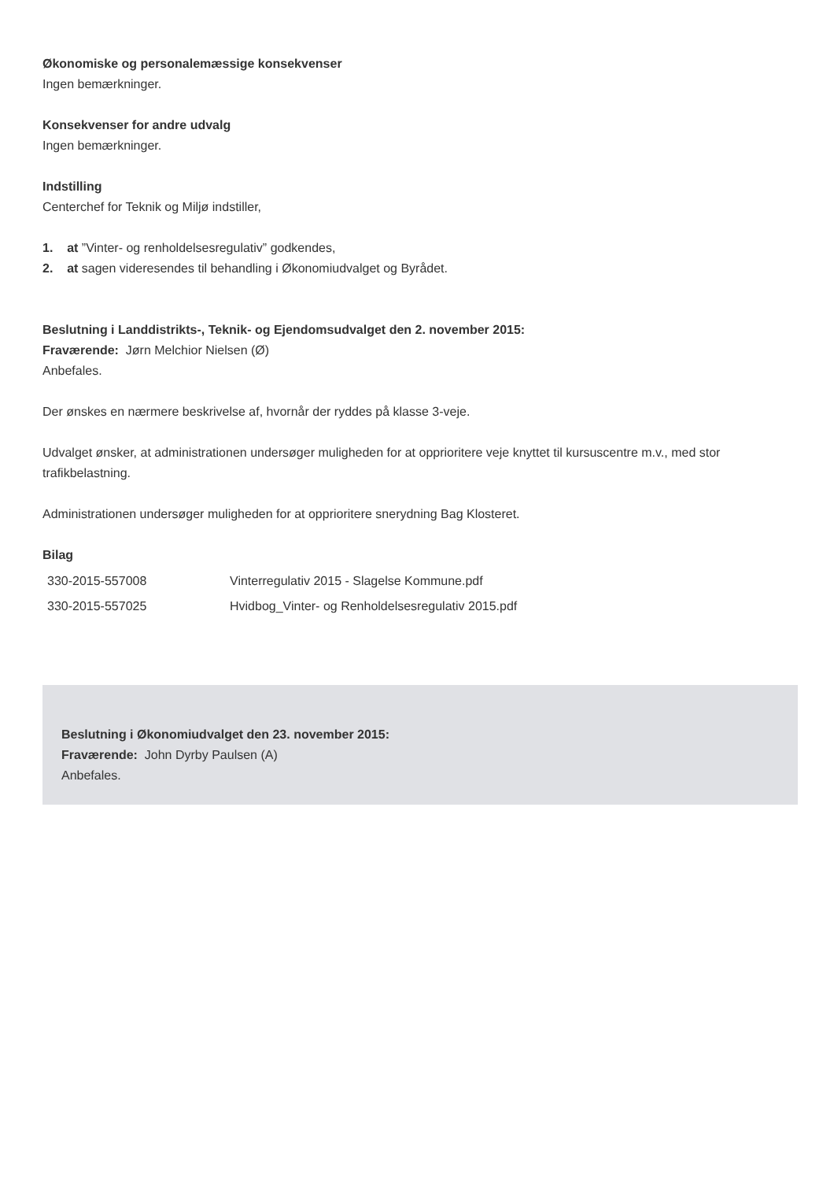Økonomiske og personalemæssige konsekvenser
Ingen bemærkninger.
Konsekvenser for andre udvalg
Ingen bemærkninger.
Indstilling
Centerchef for Teknik og Miljø indstiller,
1. at ”Vinter- og renholdelsesregulativ” godkendes,
2. at sagen videresendes til behandling i Økonomiudvalget og Byrådet.
Beslutning i Landdistrikts-, Teknik- og Ejendomsudvalget den 2. november 2015:
Fraværende: Jørn Melchior Nielsen (Ø)
Anbefales.
Der ønskes en nærmere beskrivelse af, hvornår der ryddes på klasse 3-veje.
Udvalget ønsker, at administrationen undersøger muligheden for at opprioritere veje knyttet til kursuscentre m.v., med stor trafikbelastning.
Administrationen undersøger muligheden for at opprioritere snerydning Bag Klosteret.
Bilag
| 330-2015-557008 | Vinterregulativ 2015 - Slagelse Kommune.pdf |
| 330-2015-557025 | Hvidbog_Vinter- og Renholdelsesregulativ 2015.pdf |
Beslutning i Økonomiudvalget den 23. november 2015:
Fraværende: John Dyrby Paulsen (A)
Anbefales.